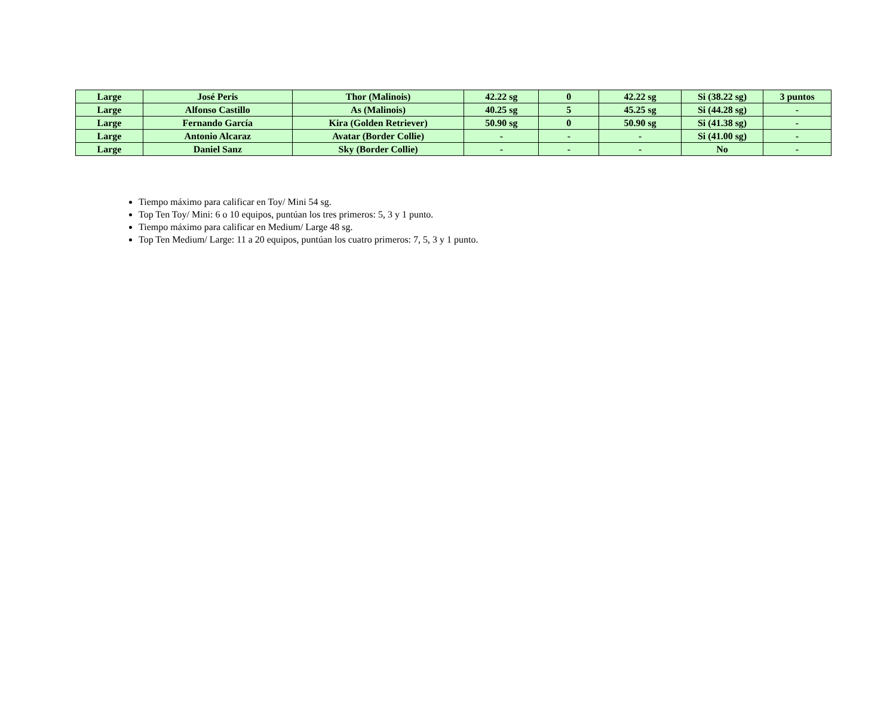| Large | José Peris | Thor (Malinois) | 42.22 sg | 0 | 42.22 sg | Si (38.22 sg) | 3 puntos |
| Large | Alfonso Castillo | As (Malinois) | 40.25 sg | 5 | 45.25 sg | Si (44.28 sg) | - |
| Large | Fernando García | Kira (Golden Retriever) | 50.90 sg | 0 | 50.90 sg | Si (41.38 sg) | - |
| Large | Antonio Alcaraz | Avatar (Border Collie) | - | - | - | Si (41.00 sg) | - |
| Large | Daniel Sanz | Sky (Border Collie) | - | - | - | No | - |
Tiempo máximo para calificar en Toy/ Mini 54 sg.
Top Ten Toy/ Mini: 6 o 10 equipos, puntúan los tres primeros: 5, 3 y 1 punto.
Tiempo máximo para calificar en Medium/ Large 48 sg.
Top Ten Medium/ Large: 11 a 20 equipos, puntúan los cuatro primeros: 7, 5, 3 y 1 punto.